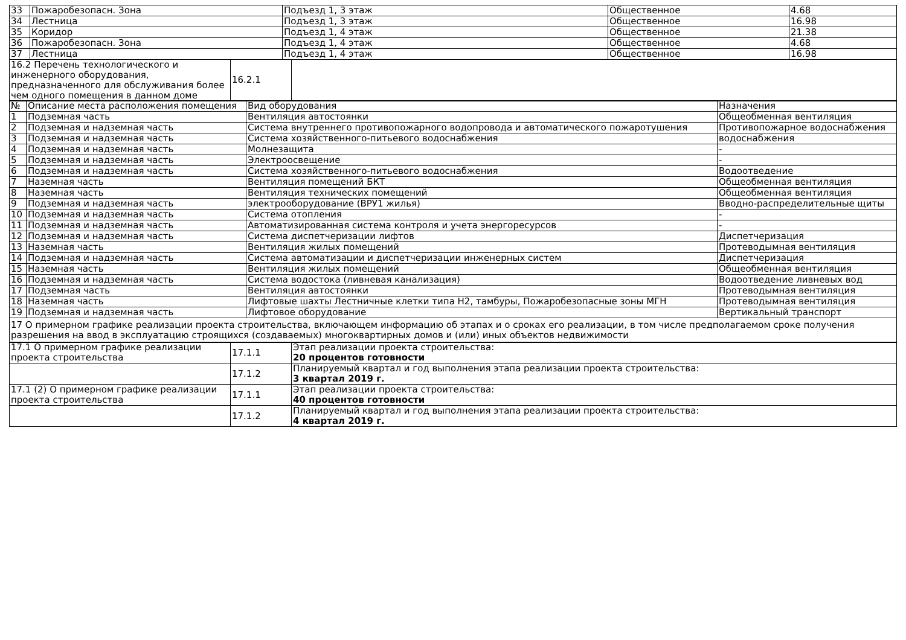| 33 | Пожаробезопасн. Зона | Подъезд 1, 3 этаж | Общественное | 4.68 |
| 34 | Лестница | Подъезд 1, 3 этаж | Общественное | 16.98 |
| 35 | Коридор | Подъезд 1, 4 этаж | Общественное | 21.38 |
| 36 | Пожаробезопасн. Зона | Подъезд 1, 4 этаж | Общественное | 4.68 |
| 37 | Лестница | Подъезд 1, 4 этаж | Общественное | 16.98 |
| 16.2 Перечень технологического и инженерного оборудования, предназначенного для обслуживания более чем одного помещения в данном доме | 16.2.1 | |
| № | Описание места расположения помещения | Вид оборудования | Назначения |
| --- | --- | --- | --- |
| 1 | Подземная часть | Вентиляция автостоянки | Общеобменная вентиляция |
| 2 | Подземная и надземная часть | Система внутреннего противопожарного водопровода и автоматического пожаротушения | Противопожарное водоснабжения |
| 3 | Подземная и надземная часть | Система хозяйственного-питьевого водоснабжения | водоснабжения |
| 4 | Подземная и надземная часть | Молнезащита | - |
| 5 | Подземная и надземная часть | Электроосвещение | - |
| 6 | Подземная и надземная часть | Система хозяйственного-питьевого водоснабжения | Водоотведение |
| 7 | Наземная часть | Вентиляция помещений БКТ | Общеобменная вентиляция |
| 8 | Наземная часть | Вентиляция технических помещений | Общеобменная вентиляция |
| 9 | Подземная и надземная часть | электрооборудование (ВРУ1 жилья) | Вводно-распределительные щиты |
| 10 | Подземная и надземная часть | Система отопления | - |
| 11 | Подземная и надземная часть | Автоматизированная система контроля и учета энергоресурсов | - |
| 12 | Подземная и надземная часть | Система диспетчеризации лифтов | Диспетчеризация |
| 13 | Наземная часть | Вентиляция жилых помещений | Протеводымная вентиляция |
| 14 | Подземная и надземная часть | Система автоматизации и диспетчеризации инженерных систем | Диспетчеризация |
| 15 | Наземная часть | Вентиляция жилых помещений | Общеобменная вентиляция |
| 16 | Подземная и надземная часть | Система водостока (ливневая канализация) | Водоотведение ливневых вод |
| 17 | Подземная часть | Вентиляция автостоянки | Протеводымная вентиляция |
| 18 | Наземная часть | Лифтовые шахты Лестничные клетки типа Н2, тамбуры, Пожаробезопасные зоны МГН | Протеводымная вентиляция |
| 19 | Подземная и надземная часть | Лифтовое оборудование | Вертикальный транспорт |
| 17 О примерном графике реализации проекта строительства, включающем информацию об этапах и о сроках его реализации, в том числе предполагаемом сроке получения разрешения на ввод в эксплуатацию строящихся (создаваемых) многоквартирных домов и (или) иных объектов недвижимости |
| 17.1 О примерном графике реализации проекта строительства | 17.1.1 | Этап реализации проекта строительства: 20 процентов готовности |
| | 17.1.2 | Планируемый квартал и год выполнения этапа реализации проекта строительства: 3 квартал 2019 г. |
| 17.1 (2) О примерном графике реализации проекта строительства | 17.1.1 | Этап реализации проекта строительства: 40 процентов готовности |
| | 17.1.2 | Планируемый квартал и год выполнения этапа реализации проекта строительства: 4 квартал 2019 г. |